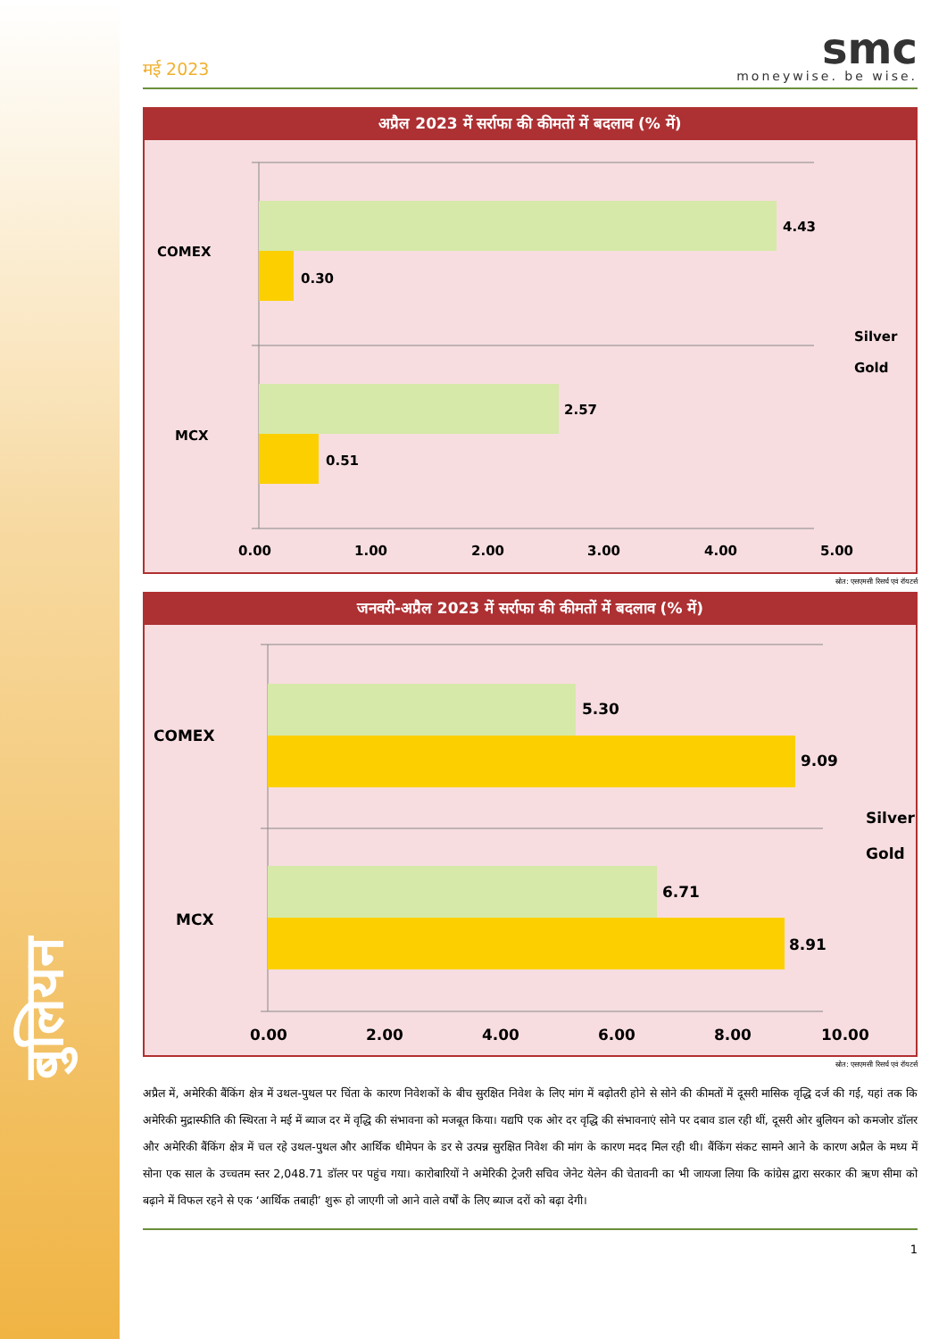बुलियन
मई 2023
smc
moneywise. be wise.
अप्रैल 2023 में सर्राफा की कीमतों में बदलाव (% में)
COMEX
MCX
4.43
0.30
2.57
0.51
0.00
1.00
2.00
3.00
4.00
5.00
Silver
Gold
स्रोत: एसएमसी रिसर्च एवं रॉयटर्स
जनवरी-अप्रैल 2023 में सर्राफा की कीमतों में बदलाव (% में)
COMEX
MCX
5.30
9.09
6.71
8.91
0.00
2.00
4.00
6.00
8.00
10.00
Silver
Gold
स्रोत: एसएमसी रिसर्च एवं रॉयटर्स
अप्रैल में, अमेरिकी बैंकिंग क्षेत्र में उथल-पुथल पर चिंता के कारण निवेशकों के बीच सुरक्षित निवेश के लिए मांग में बढ़ोतरी होने से सोने की कीमतों में दूसरी मासिक वृद्धि दर्ज की गई, यहां तक कि अमेरिकी मुद्रास्फीति की स्थिरता ने मई में ब्याज दर में वृद्धि की संभावना को मजबूत किया। यद्यपि एक ओर दर वृद्धि की संभावनाएं सोने पर दबाव डाल रही थीं, दूसरी ओर बुलियन को कमजोर डॉलर और अमेरिकी बैंकिंग क्षेत्र में चल रहे उथल-पुथल और आर्थिक धीमेपन के डर से उत्पन्न सुरक्षित निवेश की मांग के कारण मदद मिल रही थी। बैंकिंग संकट सामने आने के कारण अप्रैल के मध्य में सोना एक साल के उच्चतम स्तर 2,048.71 डॉलर पर पहुंच गया। कारोबारियों ने अमेरिकी ट्रेजरी सचिव जेनेट येलेन की चेतावनी का भी जायजा लिया कि कांग्रेस द्वारा सरकार की ऋण सीमा को बढ़ाने में विफल रहने से एक ‘आर्थिक तबाही’ शुरू हो जाएगी जो आने वाले वर्षों के लिए ब्याज दरों को बढ़ा देगी।
1